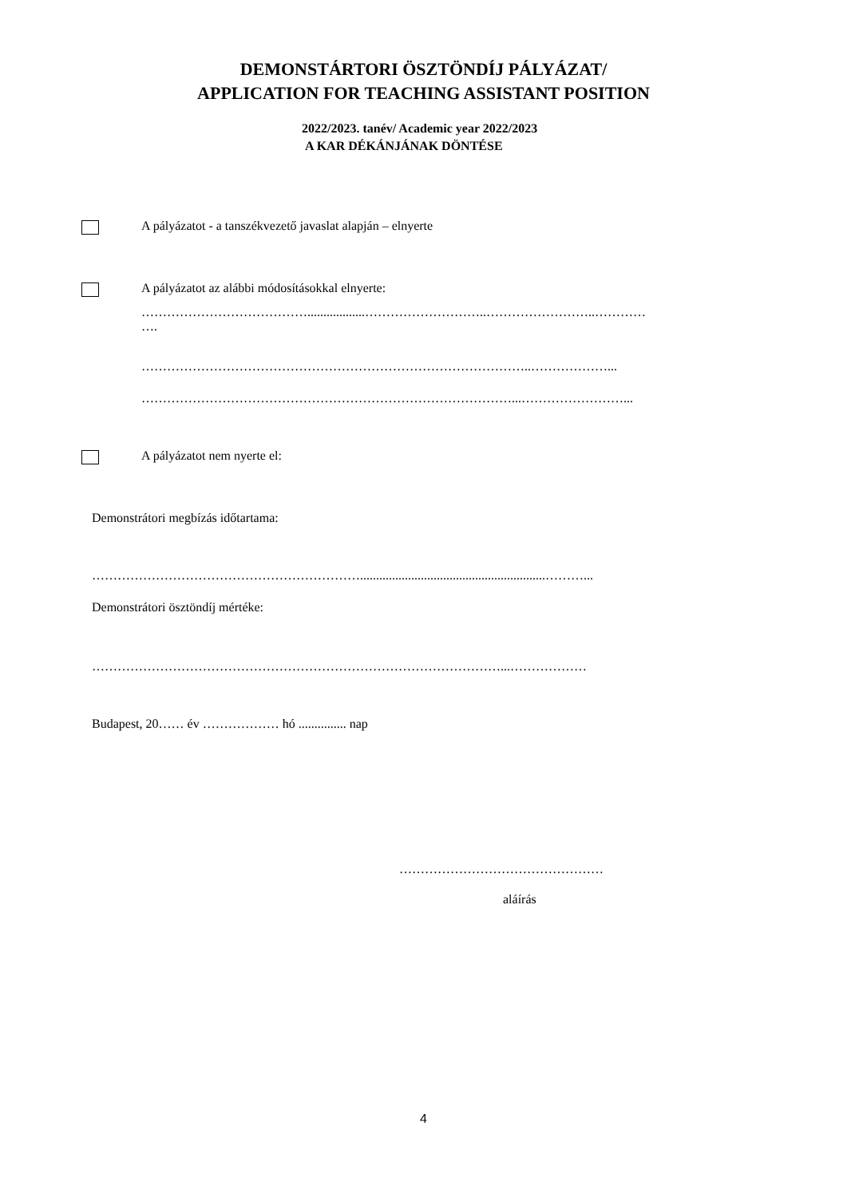DEMONSTÁRTORI ÖSZTÖNDÍJ PÁLYÁZAT/
APPLICATION FOR TEACHING ASSISTANT POSITION
2022/2023. tanév/ Academic year 2022/2023
A KAR DÉKÁNJÁNAK DÖNTÉSE
A pályázatot - a tanszékvezető javaslat alapján – elnyerte
A pályázatot az alábbi módosításokkal elnyerte:
…………………………………..................………………………..……………………..…………
….
………………………………………………………………………………..………………...
……………………………………………………………………………...……………………...
A pályázatot nem nyerte el:
Demonstrátori megbízás időtartama:
………………………………………………………..........................................................………...
Demonstrátori ösztöndíj mértéke:
……………………………………………………………………………………...………………
Budapest, 20…… év ……………… hó ............... nap
…………………………………………
aláírás
4